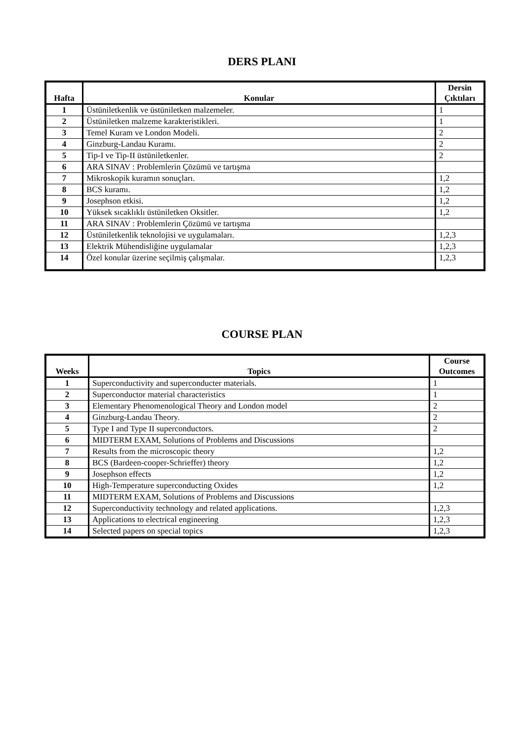DERS PLANI
| Hafta | Konular | Dersin Çıktıları |
| --- | --- | --- |
| 1 | Üstüniletkenlik ve üstüniletken malzemeler. | 1 |
| 2 | Üstüniletken malzeme karakteristikleri. | 1 |
| 3 | Temel Kuram ve London Modeli. | 2 |
| 4 | Ginzburg-Landau Kuramı. | 2 |
| 5 | Tip-I ve Tip-II üstüniletkenler. | 2 |
| 6 | ARA SINAV : Problemlerin Çözümü ve tartışma | |
| 7 | Mikroskopik kuramın sonuçları. | 1,2 |
| 8 | BCS kuramı. | 1,2 |
| 9 | Josephson etkisi. | 1,2 |
| 10 | Yüksek sıcaklıklı üstüniletken Oksitler. | 1,2 |
| 11 | ARA SINAV : Problemlerin Çözümü ve tartışma | |
| 12 | Üstüniletkenlik teknolojisi ve uygulamaları. | 1,2,3 |
| 13 | Elektrik Mühendisliğine uygulamalar | 1,2,3 |
| 14 | Özel konular üzerine seçilmiş çalışmalar. | 1,2,3 |
COURSE PLAN
| Weeks | Topics | Course Outcomes |
| --- | --- | --- |
| 1 | Superconductivity and superconducter materials. | 1 |
| 2 | Superconductor material characteristics | 1 |
| 3 | Elementary Phenomenological Theory and London model | 2 |
| 4 | Ginzburg-Landau Theory. | 2 |
| 5 | Type I and Type II superconductors. | 2 |
| 6 | MIDTERM EXAM, Solutions of Problems and Discussions | |
| 7 | Results from the microscopic theory | 1,2 |
| 8 | BCS (Bardeen-cooper-Schrieffer) theory | 1,2 |
| 9 | Josephson effects | 1,2 |
| 10 | High-Temperature superconducting Oxides | 1,2 |
| 11 | MIDTERM EXAM, Solutions of Problems and Discussions | |
| 12 | Superconductivity technology and related applications. | 1,2,3 |
| 13 | Applications to electrical engineering | 1,2,3 |
| 14 | Selected papers on special topics | 1,2,3 |